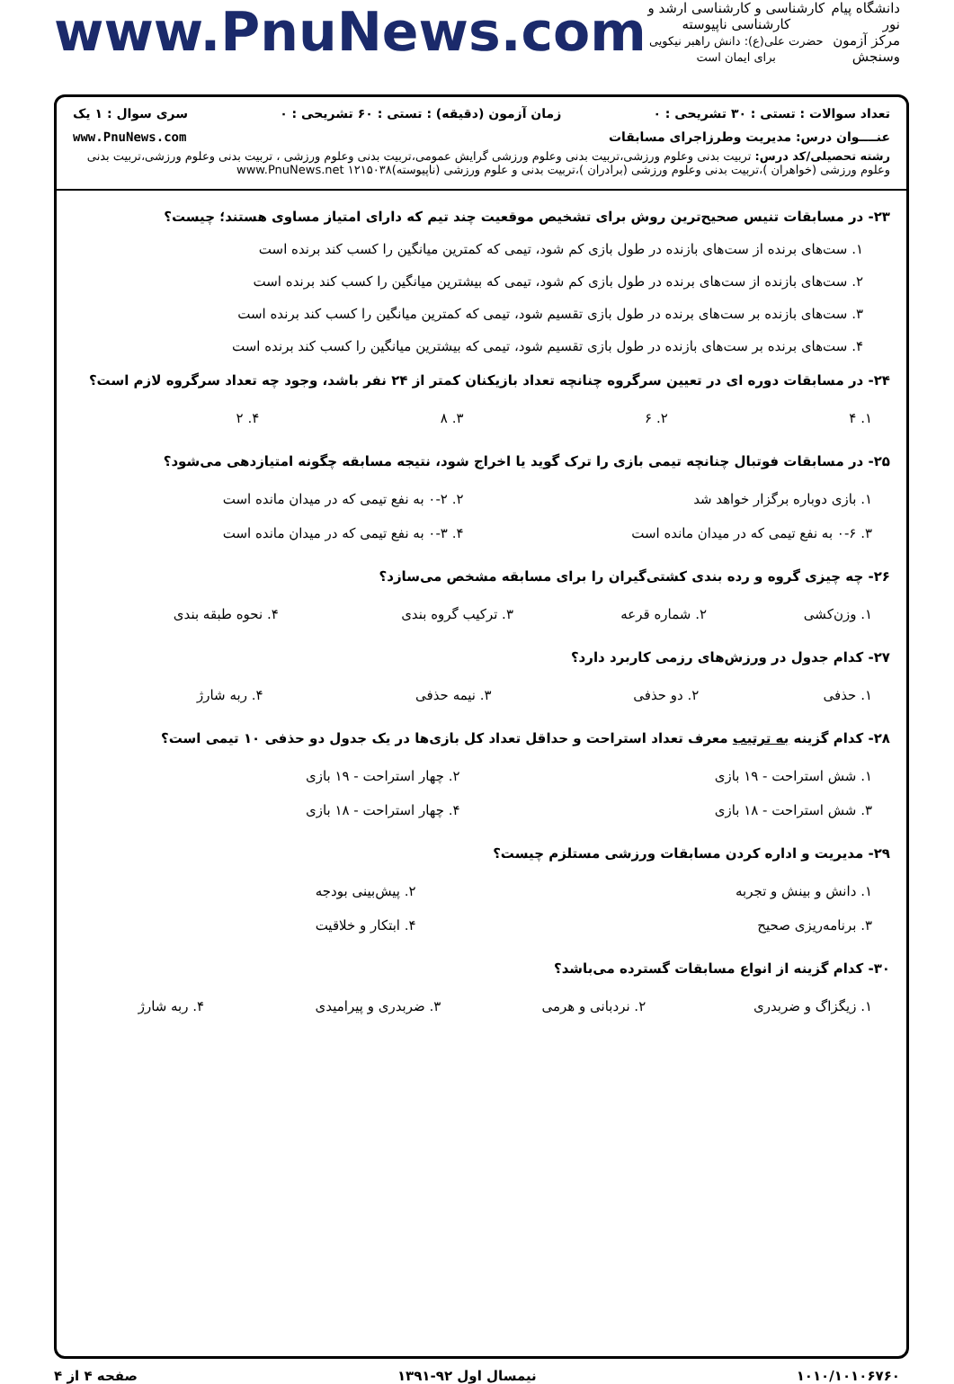دانشگاه پیام نور
مرکز آزمون وسنجش
کارشناسی و کارشناسی ارشد و کارشناسی ناپیوسته
حضرت علی(ع): دانش راهبر نیکویی برای ایمان است
www.PnuNews.com
تعداد سوالات : تستی : ۳۰ تشریحی : ۰ زمان آزمون (دقیقه) : تستی : ۶۰ تشریحی : ۰ سری سوال : ۱ یک
عنــــوان درس: مدیریت وطرزاجرای مسابقات www.PnuNews.com
رشته تحصیلی/کد درس: تربیت بدنی وعلوم ورزشی،تربیت بدنی وعلوم ورزشی گرایش عمومی،تربیت بدنی وعلوم ورزشی ، تربیت بدنی وعلوم ورزشی،تربیت بدنی وعلوم ورزشی (خواهران )،تربیت بدنی وعلوم ورزشی (برادران )،تربیت بدنی و علوم ورزشی (ناپیوسته)۱۲۱۵۰۳۸ www.PnuNews.net
۲۳- در مسابقات تنیس صحیح‌ترین روش برای تشخیص موقعیت چند تیم که دارای امتیاز مساوی هستند؛ چیست؟
۱. ست‌های برنده از ست‌های بازنده در طول بازی کم شود، تیمی که کمترین میانگین را کسب کند برنده است
۲. ست‌های بازنده از ست‌های برنده در طول بازی کم شود، تیمی که بیشترین میانگین را کسب کند برنده است
۳. ست‌های بازنده بر ست‌های برنده در طول بازی تقسیم شود، تیمی که کمترین میانگین را کسب کند برنده است
۴. ست‌های برنده بر ست‌های بازنده در طول بازی تقسیم شود، تیمی که بیشترین میانگین را کسب کند برنده است
۲۴- در مسابقات دوره ای در تعیین سرگروه چنانچه تعداد بازیکنان کمتر از ۲۴ نفر باشد، وجود چه تعداد سرگروه لازم است؟
| ۱. ۴ | ۲. ۶ | ۳. ۸ | ۴. ۲ |
۲۵- در مسابقات فوتبال چنانچه تیمی بازی را ترک گوید یا اخراج شود، نتیجه مسابقه چگونه امتیازدهی می‌شود؟
| ۱. بازی دوباره برگزار خواهد شد | ۲. ۰-۲ به نفع تیمی که در میدان مانده است |
| ۳. ۰-۶ به نفع تیمی که در میدان مانده است | ۴. ۰-۳ به نفع تیمی که در میدان مانده است |
۲۶- چه چیزی گروه و رده بندی کشتی‌گیران را برای مسابقه مشخص می‌سازد؟
| ۱. وزن‌کشی | ۲. شماره قرعه | ۳. ترکیب گروه بندی | ۴. نحوه طبقه بندی |
۲۷- کدام جدول در ورزش‌های رزمی کاربرد دارد؟
| ۱. حذفی | ۲. دو حذفی | ۳. نیمه حذفی | ۴. ربه شارژ |
۲۸- کدام گزینه به ترتیب معرف تعداد استراحت و حداقل تعداد کل بازی‌ها در یک جدول دو حذفی ۱۰ تیمی است؟
| ۱. شش استراحت - ۱۹ بازی | ۲. چهار استراحت - ۱۹ بازی |
| ۳. شش استراحت - ۱۸ بازی | ۴. چهار استراحت - ۱۸ بازی |
۲۹- مدیریت و اداره کردن مسابقات ورزشی مستلزم چیست؟
| ۱. دانش و بینش و تجربه | ۲. پیش‌بینی بودجه |
| ۳. برنامه‌ریزی صحیح | ۴. ابتکار و خلاقیت |
۳۰- کدام گزینه از انواع مسابقات گسترده می‌باشد؟
| ۱. زیگزاگ و ضربدری | ۲. نردبانی و هرمی | ۳. ضربدری و پیرامیدی | ۴. ربه شارژ |
۱۰۱۰/۱۰۱۰۶۷۶۰ نیمسال اول ۹۲-۱۳۹۱ صفحه ۴ از ۴